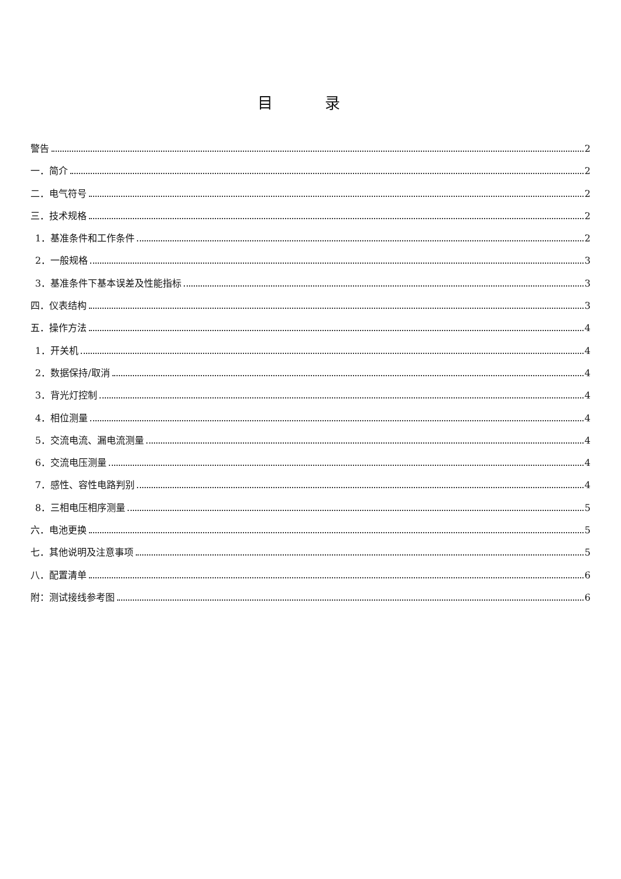目 录
警告 2
一．简介 2
二．电气符号 2
三．技术规格 2
1．基准条件和工作条件 2
2．一般规格 3
3．基准条件下基本误差及性能指标 3
四．仪表结构 3
五．操作方法 4
1．开关机 4
2．数据保持/取消 4
3．背光灯控制 4
4．相位测量 4
5．交流电流、漏电流测量 4
6．交流电压测量 4
7．感性、容性电路判别 4
8．三相电压相序测量 5
六．电池更换 5
七．其他说明及注意事项 5
八．配置清单 6
附：测试接线参考图 6